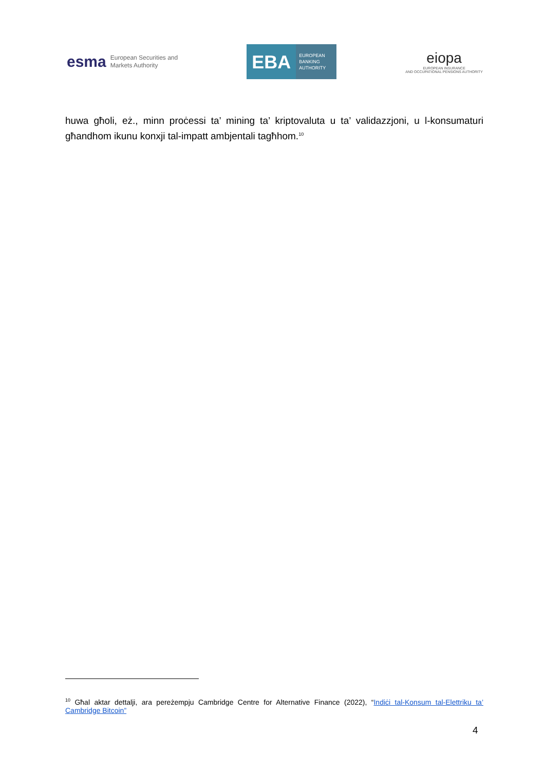esma European Securities and
Markets Authority
EBA EUROPEAN
BANKING
AUTHORITY
eiopa
EUROPEAN INSURANCE
AND OCCUPATIONAL PENSIONS AUTHORITY
huwa għoli, eż., minn proċessi ta’ mining ta’ kriptovaluta u ta’ validazzjoni, u l-konsumaturi għandhom ikunu konxji tal-impatt ambjentali tagħhom.<sup>10</sup>
<sup>10</sup> Għal aktar dettalji, ara pereżempju Cambridge Centre for Alternative Finance (2022), “Indiċi tal-Konsum tal-Elettriku ta’ Cambridge Bitcoin”
4